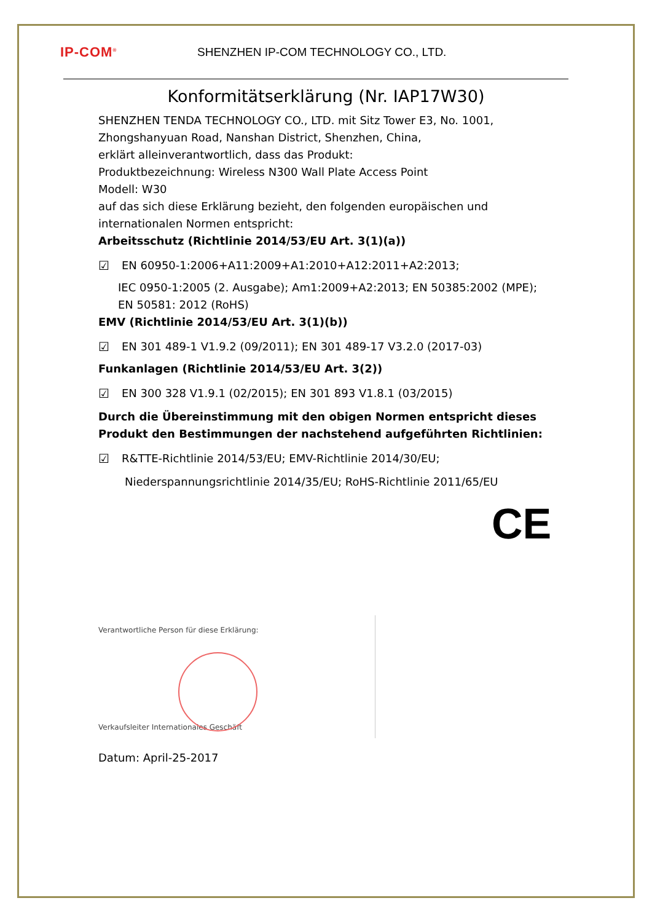IP-COM<sup>®</sup>
SHENZHEN IP-COM TECHNOLOGY CO., LTD.
Konformitätserklärung (Nr. IAP17W30)
SHENZHEN TENDA TECHNOLOGY CO., LTD. mit Sitz Tower E3, No. 1001,
Zhongshanyuan Road, Nanshan District, Shenzhen, China,
erklärt alleinverantwortlich, dass das Produkt:
Produktbezeichnung: Wireless N300 Wall Plate Access Point
Modell: W30
auf das sich diese Erklärung bezieht, den folgenden europäischen und
internationalen Normen entspricht:
Arbeitsschutz (Richtlinie 2014/53/EU Art. 3(1)(a))
☑ EN 60950-1:2006+A11:2009+A1:2010+A12:2011+A2:2013;
IEC 0950-1:2005 (2. Ausgabe); Am1:2009+A2:2013; EN 50385:2002 (MPE);
EN 50581: 2012 (RoHS)
EMV (Richtlinie 2014/53/EU Art. 3(1)(b))
☑ EN 301 489-1 V1.9.2 (09/2011); EN 301 489-17 V3.2.0 (2017-03)
Funkanlagen (Richtlinie 2014/53/EU Art. 3(2))
☑ EN 300 328 V1.9.1 (02/2015); EN 301 893 V1.8.1 (03/2015)
Durch die Übereinstimmung mit den obigen Normen entspricht dieses Produkt den Bestimmungen der nachstehend aufgeführten Richtlinien:
☑ R&TTE-Richtlinie 2014/53/EU; EMV-Richtlinie 2014/30/EU;
Niederspannungsrichtlinie 2014/35/EU; RoHS-Richtlinie 2011/65/EU
CE
Verantwortliche Person für diese Erklärung:
Verkaufsleiter Internationales Geschäft
Datum: April-25-2017